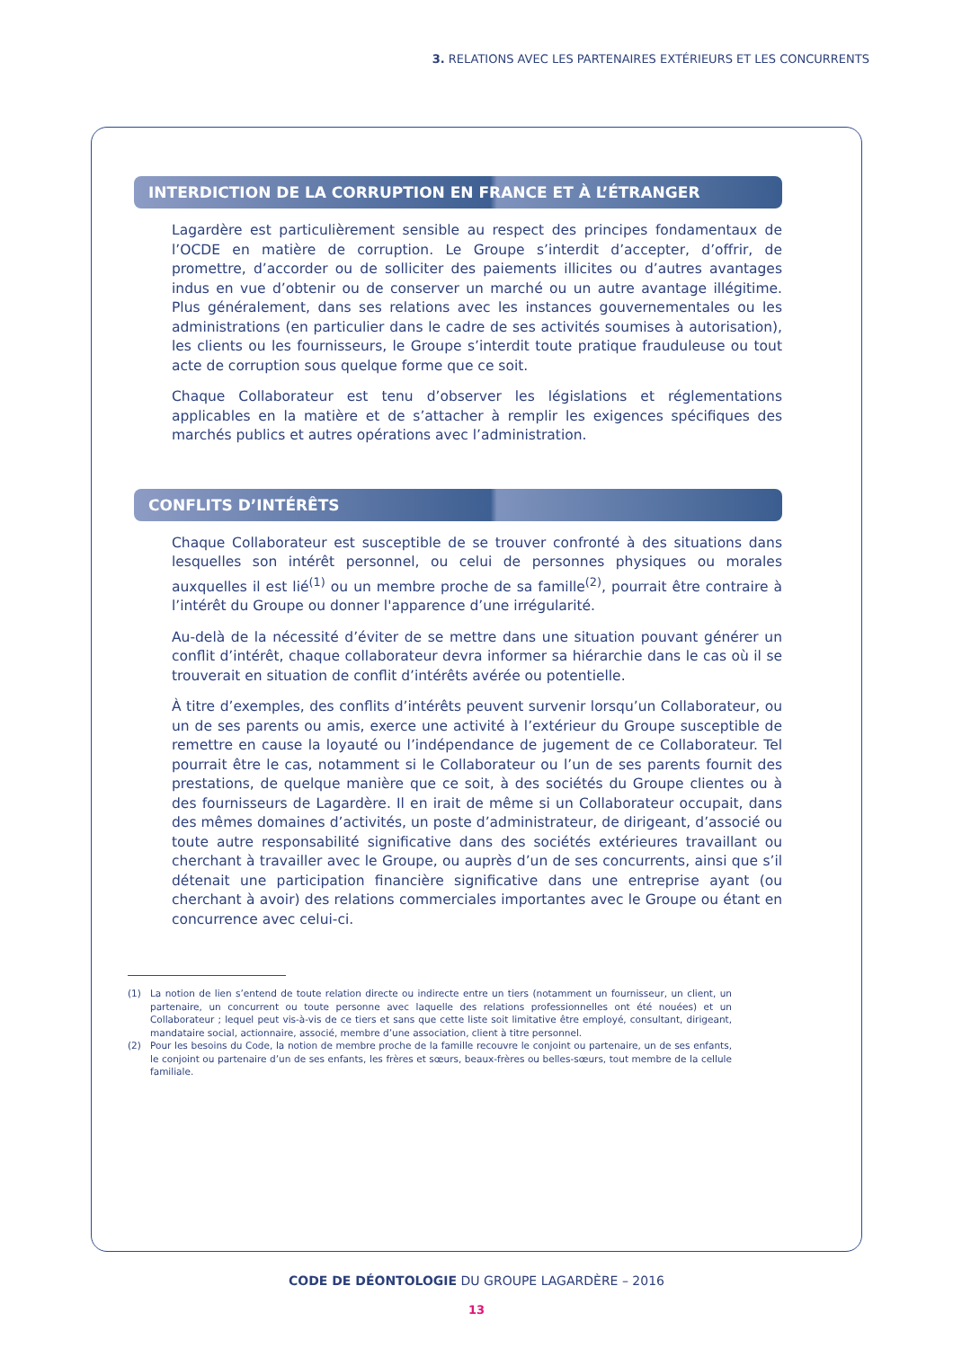3. RELATIONS AVEC LES PARTENAIRES EXTÉRIEURS ET LES CONCURRENTS
INTERDICTION DE LA CORRUPTION EN FRANCE ET À L’ÉTRANGER
Lagardère est particulièrement sensible au respect des principes fondamentaux de l’OCDE en matière de corruption. Le Groupe s’interdit d’accepter, d’offrir, de promettre, d’accorder ou de solliciter des paiements illicites ou d’autres avantages indus en vue d’obtenir ou de conserver un marché ou un autre avantage illégitime. Plus généralement, dans ses relations avec les instances gouvernementales ou les administrations (en particulier dans le cadre de ses activités soumises à autorisation), les clients ou les fournisseurs, le Groupe s’interdit toute pratique frauduleuse ou tout acte de corruption sous quelque forme que ce soit.
Chaque Collaborateur est tenu d’observer les législations et réglementations applicables en la matière et de s’attacher à remplir les exigences spécifiques des marchés publics et autres opérations avec l’administration.
CONFLITS D’INTÉRÊTS
Chaque Collaborateur est susceptible de se trouver confronté à des situations dans lesquelles son intérêt personnel, ou celui de personnes physiques ou morales auxquelles il est lié<sup>(1)</sup> ou un membre proche de sa famille<sup>(2)</sup>, pourrait être contraire à l’intérêt du Groupe ou donner l'apparence d’une irrégularité.
Au-delà de la nécessité d’éviter de se mettre dans une situation pouvant générer un conflit d’intérêt, chaque collaborateur devra informer sa hiérarchie dans le cas où il se trouverait en situation de conflit d’intérêts avérée ou potentielle.
À titre d’exemples, des conflits d’intérêts peuvent survenir lorsqu’un Collaborateur, ou un de ses parents ou amis, exerce une activité à l’extérieur du Groupe susceptible de remettre en cause la loyauté ou l’indépendance de jugement de ce Collaborateur. Tel pourrait être le cas, notamment si le Collaborateur ou l’un de ses parents fournit des prestations, de quelque manière que ce soit, à des sociétés du Groupe clientes ou à des fournisseurs de Lagardère. Il en irait de même si un Collaborateur occupait, dans des mêmes domaines d’activités, un poste d’administrateur, de dirigeant, d’associé ou toute autre responsabilité significative dans des sociétés extérieures travaillant ou cherchant à travailler avec le Groupe, ou auprès d’un de ses concurrents, ainsi que s’il détenait une participation financière significative dans une entreprise ayant (ou cherchant à avoir) des relations commerciales importantes avec le Groupe ou étant en concurrence avec celui-ci.
(1) La notion de lien s’entend de toute relation directe ou indirecte entre un tiers (notamment un fournisseur, un client, un partenaire, un concurrent ou toute personne avec laquelle des relations professionnelles ont été nouées) et un Collaborateur ; lequel peut vis-à-vis de ce tiers et sans que cette liste soit limitative être employé, consultant, dirigeant, mandataire social, actionnaire, associé, membre d’une association, client à titre personnel.
(2) Pour les besoins du Code, la notion de membre proche de la famille recouvre le conjoint ou partenaire, un de ses enfants, le conjoint ou partenaire d’un de ses enfants, les frères et sœurs, beaux-frères ou belles-sœurs, tout membre de la cellule familiale.
CODE DE DÉONTOLOGIE DU GROUPE LAGARDÈRE – 2016
13